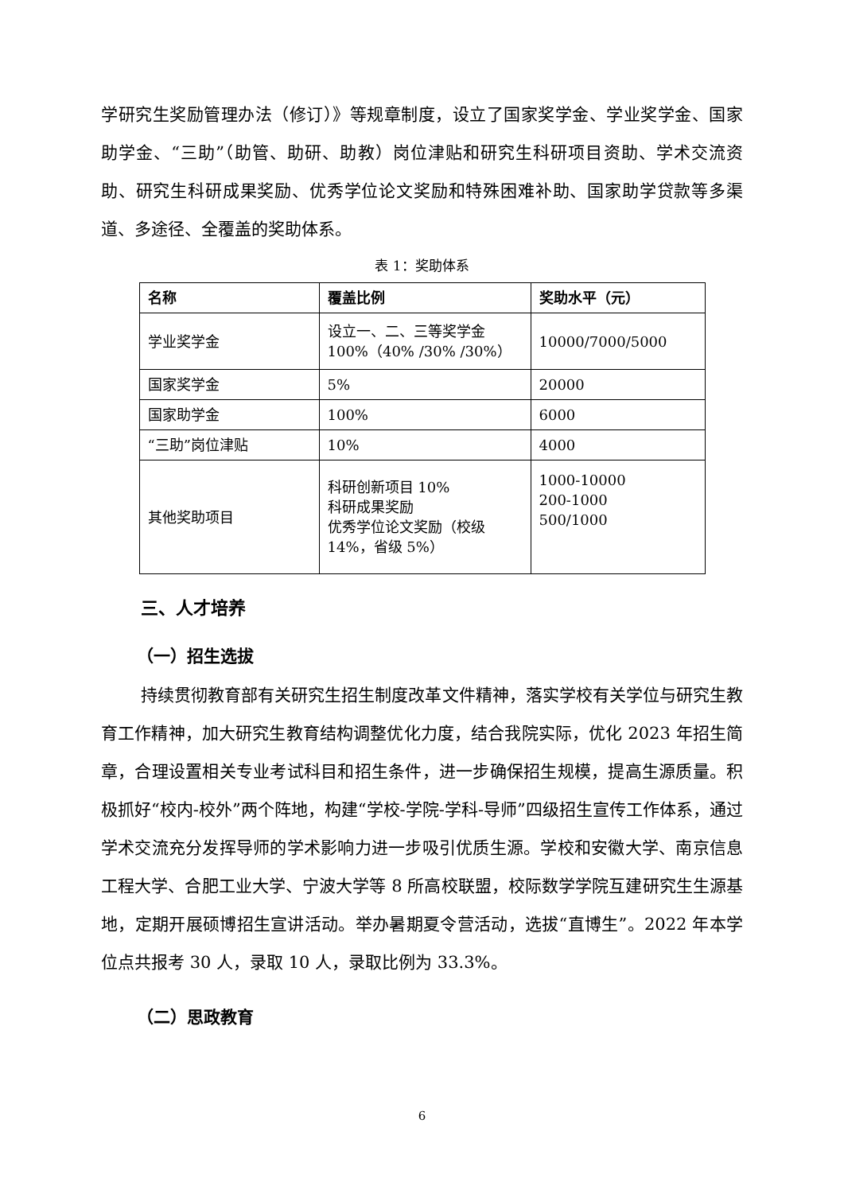学研究生奖励管理办法（修订）》等规章制度，设立了国家奖学金、学业奖学金、国家助学金、“三助”（助管、助研、助教）岗位津贴和研究生科研项目资助、学术交流资助、研究生科研成果奖励、优秀学位论文奖励和特殊困难补助、国家助学贷款等多渠道、多途径、全覆盖的奖助体系。
表 1：奖助体系
| 名称 | 覆盖比例 | 奖助水平（元） |
| --- | --- | --- |
| 学业奖学金 | 设立一、二、三等奖学金 100%（40% /30% /30%） | 10000/7000/5000 |
| 国家奖学金 | 5% | 20000 |
| 国家助学金 | 100% | 6000 |
| “三助”岗位津贴 | 10% | 4000 |
| 其他奖助项目 | 科研创新项目 10% 科研成果奖励 优秀学位论文奖励（校级14%，省级 5%） | 1000-10000 200-1000 500/1000 |
三、人才培养
（一）招生选拔
持续贯彻教育部有关研究生招生制度改革文件精神，落实学校有关学位与研究生教育工作精神，加大研究生教育结构调整优化力度，结合我院实际，优化 2023 年招生简章，合理设置相关专业考试科目和招生条件，进一步确保招生规模，提高生源质量。积极抓好“校内-校外”两个阵地，构建“学校-学院-学科-导师”四级招生宣传工作体系，通过学术交流充分发挥导师的学术影响力进一步吸引优质生源。学校和安徽大学、南京信息工程大学、合肥工业大学、宁波大学等 8 所高校联盟，校际数学学院互建研究生生源基地，定期开展硕博招生宣讲活动。举办暑期夏令营活动，选拔“直博生”。2022 年本学位点共报考 30 人，录取 10 人，录取比例为 33.3%。
（二）思政教育
6